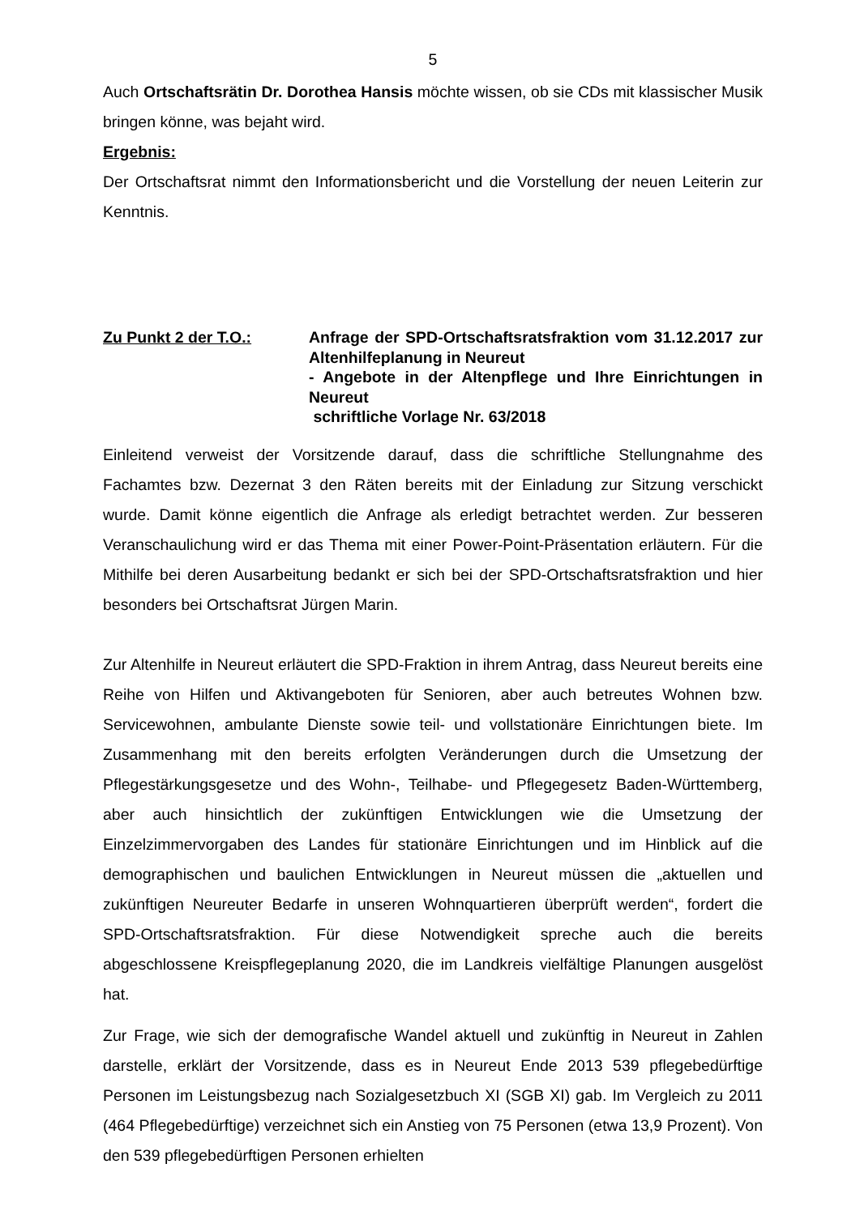5
Auch Ortschaftsrätin Dr. Dorothea Hansis möchte wissen, ob sie CDs mit klassischer Musik bringen könne, was bejaht wird.
Ergebnis:
Der Ortschaftsrat nimmt den Informationsbericht und die Vorstellung der neuen Leiterin zur Kenntnis.
Zu Punkt 2 der T.O.: Anfrage der SPD-Ortschaftsratsfraktion vom 31.12.2017 zur Altenhilfeplanung in Neureut
- Angebote in der Altenpflege und Ihre Einrichtungen in Neureut
schriftliche Vorlage Nr. 63/2018
Einleitend verweist der Vorsitzende darauf, dass die schriftliche Stellungnahme des Fachamtes bzw. Dezernat 3 den Räten bereits mit der Einladung zur Sitzung verschickt wurde. Damit könne eigentlich die Anfrage als erledigt betrachtet werden. Zur besseren Veranschaulichung wird er das Thema mit einer Power-Point-Präsentation erläutern. Für die Mithilfe bei deren Ausarbeitung bedankt er sich bei der SPD-Ortschaftsratsfraktion und hier besonders bei Ortschaftsrat Jürgen Marin.
Zur Altenhilfe in Neureut erläutert die SPD-Fraktion in ihrem Antrag, dass Neureut bereits eine Reihe von Hilfen und Aktivangeboten für Senioren, aber auch betreutes Wohnen bzw. Servicewohnen, ambulante Dienste sowie teil- und vollstationäre Einrichtungen biete. Im Zusammenhang mit den bereits erfolgten Veränderungen durch die Umsetzung der Pflegestärkungsgesetze und des Wohn-, Teilhabe- und Pflegegesetz Baden-Württemberg, aber auch hinsichtlich der zukünftigen Entwicklungen wie die Umsetzung der Einzelzimmervorgaben des Landes für stationäre Einrichtungen und im Hinblick auf die demographischen und baulichen Entwicklungen in Neureut müssen die „aktuellen und zukünftigen Neureuter Bedarfe in unseren Wohnquartieren überprüft werden“, fordert die SPD-Ortschaftsratsfraktion. Für diese Notwendigkeit spreche auch die bereits abgeschlossene Kreispflegeplanung 2020, die im Landkreis vielfältige Planungen ausgelöst hat.
Zur Frage, wie sich der demografische Wandel aktuell und zukünftig in Neureut in Zahlen darstelle, erklärt der Vorsitzende, dass es in Neureut Ende 2013 539 pflegebedürftige Personen im Leistungsbezug nach Sozialgesetzbuch XI (SGB XI) gab. Im Vergleich zu 2011 (464 Pflegebedürftige) verzeichnet sich ein Anstieg von 75 Personen (etwa 13,9 Prozent). Von den 539 pflegebedürftigen Personen erhielten